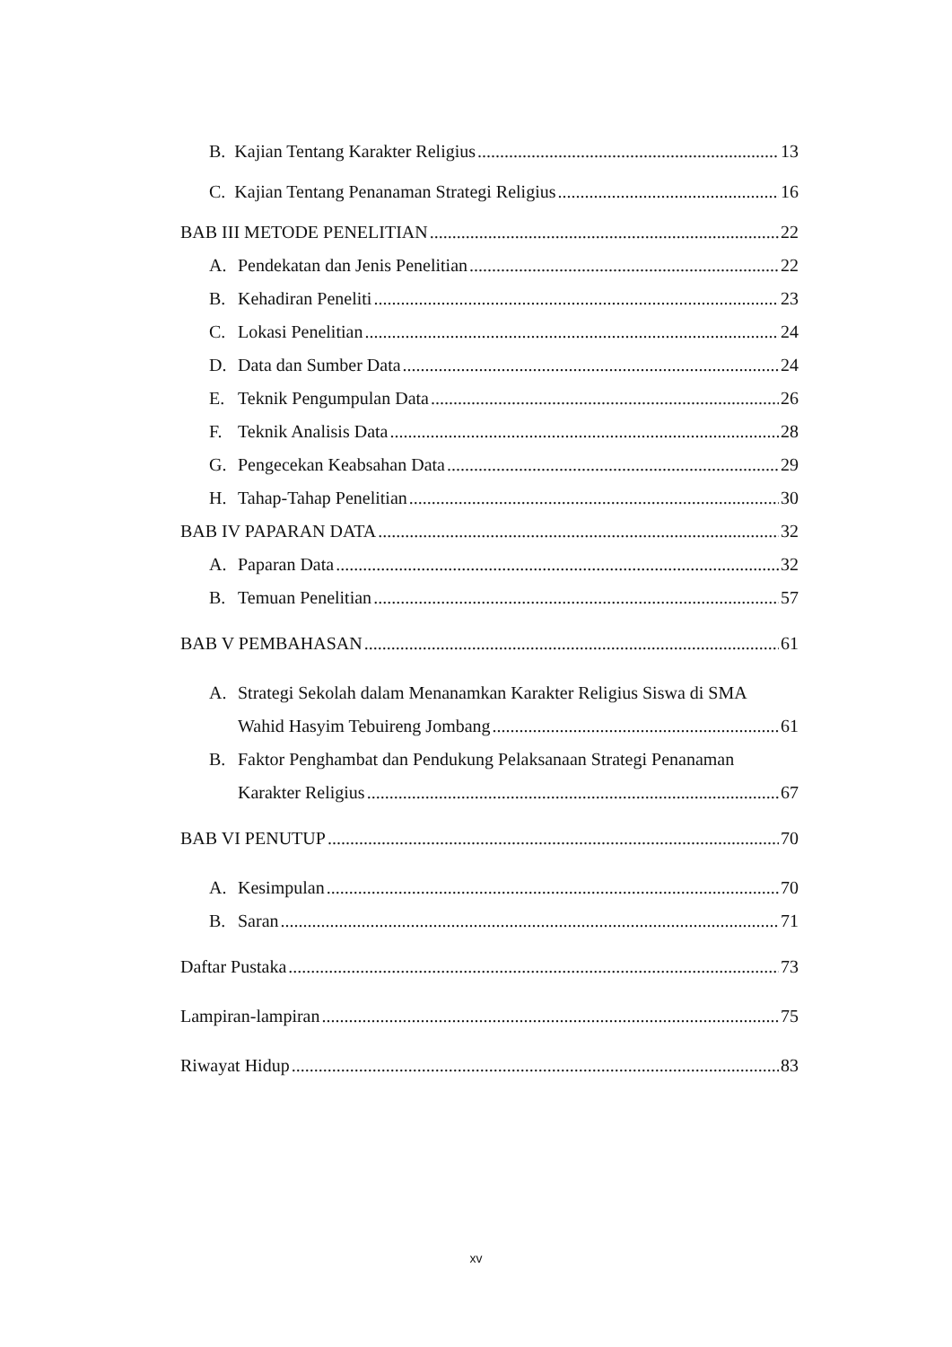B. Kajian Tentang Karakter Religius 13
C. Kajian Tentang Penanaman Strategi Religius 16
BAB III METODE PENELITIAN 22
A. Pendekatan dan Jenis Penelitian 22
B. Kehadiran Peneliti 23
C. Lokasi Penelitian 24
D. Data dan Sumber Data 24
E. Teknik Pengumpulan Data 26
F. Teknik Analisis Data 28
G. Pengecekan Keabsahan Data 29
H. Tahap-Tahap Penelitian 30
BAB IV PAPARAN DATA 32
A. Paparan Data 32
B. Temuan Penelitian 57
BAB V PEMBAHASAN 61
A. Strategi Sekolah dalam Menanamkan Karakter Religius Siswa di SMA
Wahid Hasyim Tebuireng Jombang 61
B. Faktor Penghambat dan Pendukung Pelaksanaan Strategi Penanaman
Karakter Religius 67
BAB VI PENUTUP 70
A. Kesimpulan 70
B. Saran 71
Daftar Pustaka 73
Lampiran-lampiran 75
Riwayat Hidup 83
xv